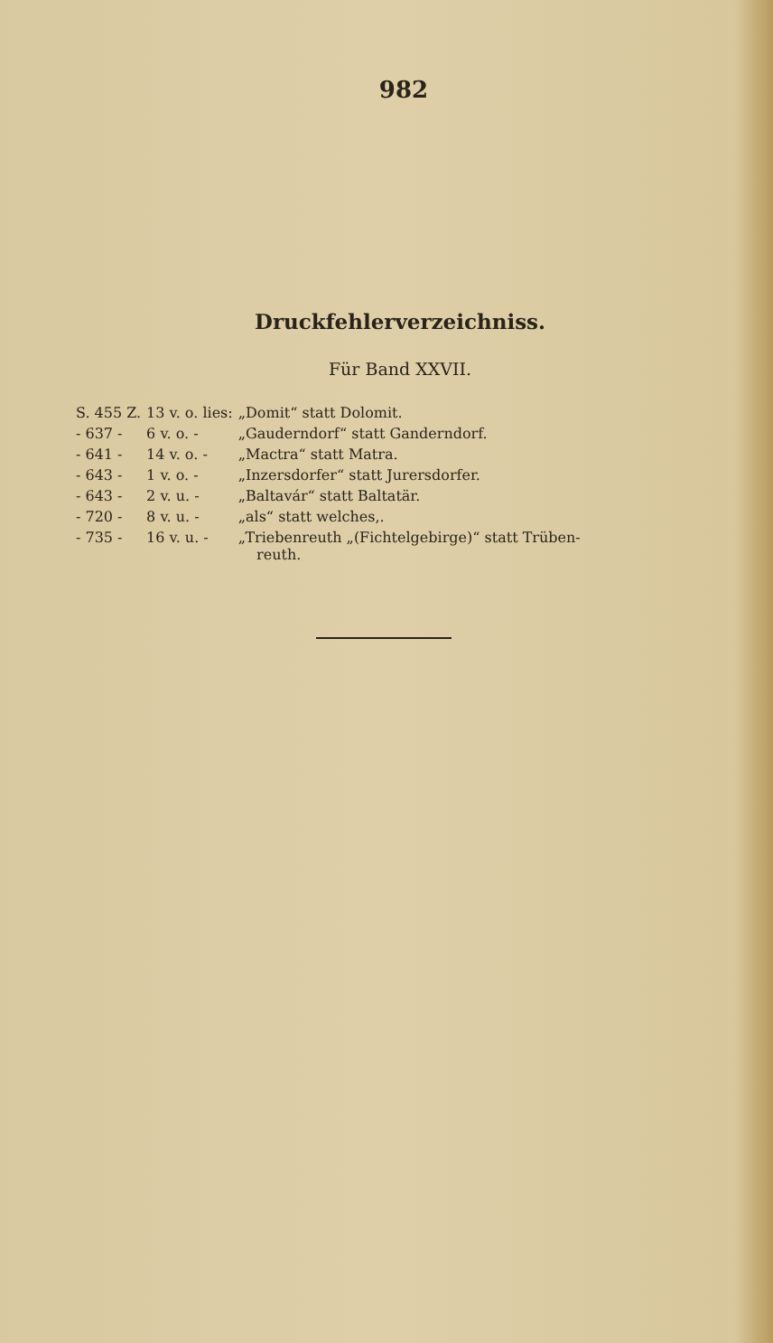982
Druckfehlerverzeichniss.
Für Band XXVII.
| S. 455 Z. | 13 v. o. lies: | „Domit“ statt Dolomit. |
| - 637 - | 6 v. o. - | „Gauderndorf“ statt Ganderndorf. |
| - 641 - | 14 v. o. - | „Mactra“ statt Matra. |
| - 643 - | 1 v. o. - | „Inzersdorfer“ statt Jurersdorfer. |
| - 643 - | 2 v. u. - | „Baltavár“ statt Baltatär. |
| - 720 - | 8 v. u. - | „als“ statt welches,. |
| - 735 - | 16 v. u. - | „Triebenreuth „(Fichtelgebirge)“ statt Trüben- reuth. |